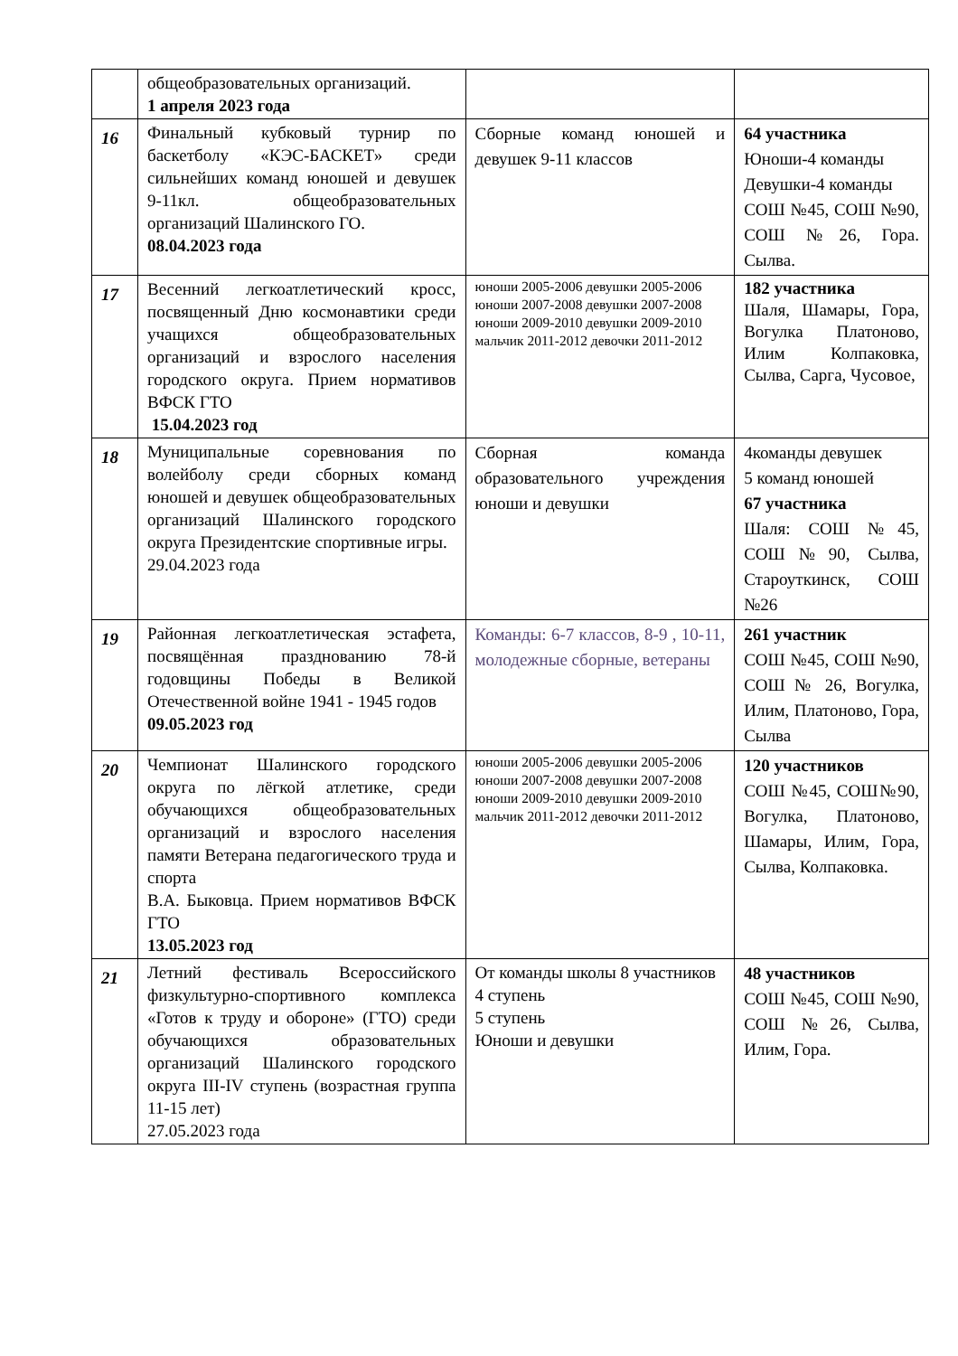| | общеобразовательных организаций. 1 апреля 2023 года | | |
| 16 | Финальный кубковый турнир по баскетболу «КЭС-БАСКЕТ» среди сильнейших команд юношей и девушек 9-11кл. общеобразовательных организаций Шалинского ГО. 08.04.2023 года | Сборные команд юношей и девушек 9-11 классов | 64 участника Юноши-4 команды Девушки-4 команды СОШ №45, СОШ №90, СОШ №26, Гора. Сылва. |
| 17 | Весенний легкоатлетический кросс, посвященный Дню космонавтики среди учащихся общеобразовательных организаций и взрослого населения городского округа. Прием нормативов ВФСК ГТО 15.04.2023 год | юноши 2005-2006 девушки 2005-2006 юноши 2007-2008 девушки 2007-2008 юноши 2009-2010 девушки 2009-2010 мальчик 2011-2012 девочки 2011-2012 | 182 участника Шаля, Шамары, Гора, Вогулка Платоново, Илим Колпаковка, Сылва, Сарга, Чусовое, |
| 18 | Муниципальные соревнования по волейболу среди сборных команд юношей и девушек общеобразовательных организаций Шалинского городского округа Президентские спортивные игры. 29.04.2023 года | Сборная команда образовательного учреждения юноши и девушки | 4команды девушек 5 команд юношей 67 участника Шаля: СОШ №45, СОШ№90, Сылва, Староуткинск, СОШ №26 |
| 19 | Районная легкоатлетическая эстафета, посвящённая празднованию 78-й годовщины Победы в Великой Отечественной войне 1941 - 1945 годов 09.05.2023 год | Команды: 6-7 классов, 8-9 , 10-11, молодежные сборные, ветераны | 261 участник СОШ №45, СОШ №90, СОШ № 26, Вогулка, Илим, Платоново, Гора, Сылва |
| 20 | Чемпионат Шалинского городского округа по лёгкой атлетике, среди обучающихся общеобразовательных организаций и взрослого населения памяти Ветерана педагогического труда и спорта В.А. Быковца. Прием нормативов ВФСК ГТО 13.05.2023 год | юноши 2005-2006 девушки 2005-2006 юноши 2007-2008 девушки 2007-2008 юноши 2009-2010 девушки 2009-2010 мальчик 2011-2012 девочки 2011-2012 | 120 участников СОШ №45, СОШ№90, Вогулка, Платоново, Шамары, Илим, Гора, Сылва, Колпаковка. |
| 21 | Летний фестиваль Всероссийского физкультурно-спортивного комплекса «Готов к труду и обороне» (ГТО) среди обучающихся образовательных организаций Шалинского городского округа III-IV ступень (возрастная группа 11-15 лет) 27.05.2023 года | От команды школы 8 участников 4 ступень 5 ступень Юноши и девушки | 48 участников СОШ №45, СОШ №90, СОШ №26, Сылва, Илим, Гора. |